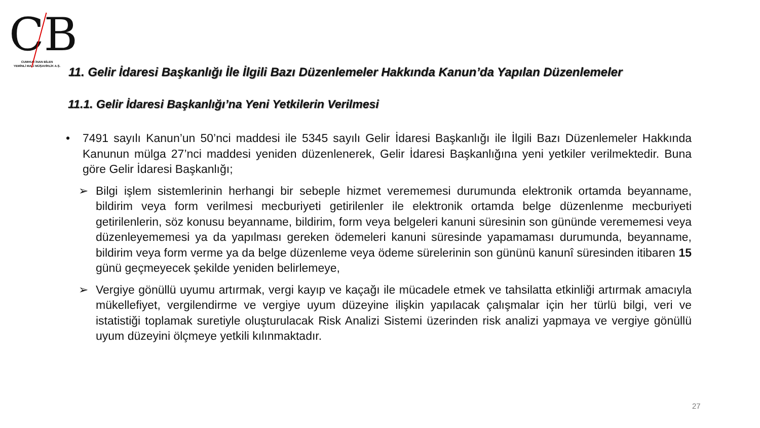CB
CUMHUR İNAN BİLEN
YEMİNLİ MALİ MÜŞAVİRLİK A.Ş.
11. Gelir İdaresi Başkanlığı İle İlgili Bazı Düzenlemeler Hakkında Kanun’da Yapılan Düzenlemeler
11.1. Gelir İdaresi Başkanlığı’na Yeni Yetkilerin Verilmesi
• 7491 sayılı Kanun’un 50’nci maddesi ile 5345 sayılı Gelir İdaresi Başkanlığı ile İlgili Bazı Düzenlemeler Hakkında Kanunun mülga 27’nci maddesi yeniden düzenlenerek, Gelir İdaresi Başkanlığına yeni yetkiler verilmektedir. Buna göre Gelir İdaresi Başkanlığı;
➢ Bilgi işlem sistemlerinin herhangi bir sebeple hizmet verememesi durumunda elektronik ortamda beyanname, bildirim veya form verilmesi mecburiyeti getirilenler ile elektronik ortamda belge düzenlenme mecburiyeti getirilenlerin, söz konusu beyanname, bildirim, form veya belgeleri kanuni süresinin son gününde verememesi veya düzenleyememesi ya da yapılması gereken ödemeleri kanuni süresinde yapamaması durumunda, beyanname, bildirim veya form verme ya da belge düzenleme veya ödeme sürelerinin son gününü kanunî süresinden itibaren 15 günü geçmeyecek şekilde yeniden belirlemeye,
➢ Vergiye gönüllü uyumu artırmak, vergi kayıp ve kaçağı ile mücadele etmek ve tahsilatta etkinliği artırmak amacıyla mükellefiyet, vergilendirme ve vergiye uyum düzeyine ilişkin yapılacak çalışmalar için her türlü bilgi, veri ve istatistiği toplamak suretiyle oluşturulacak Risk Analizi Sistemi üzerinden risk analizi yapmaya ve vergiye gönüllü uyum düzeyini ölçmeye yetkili kılınmaktadır.
27